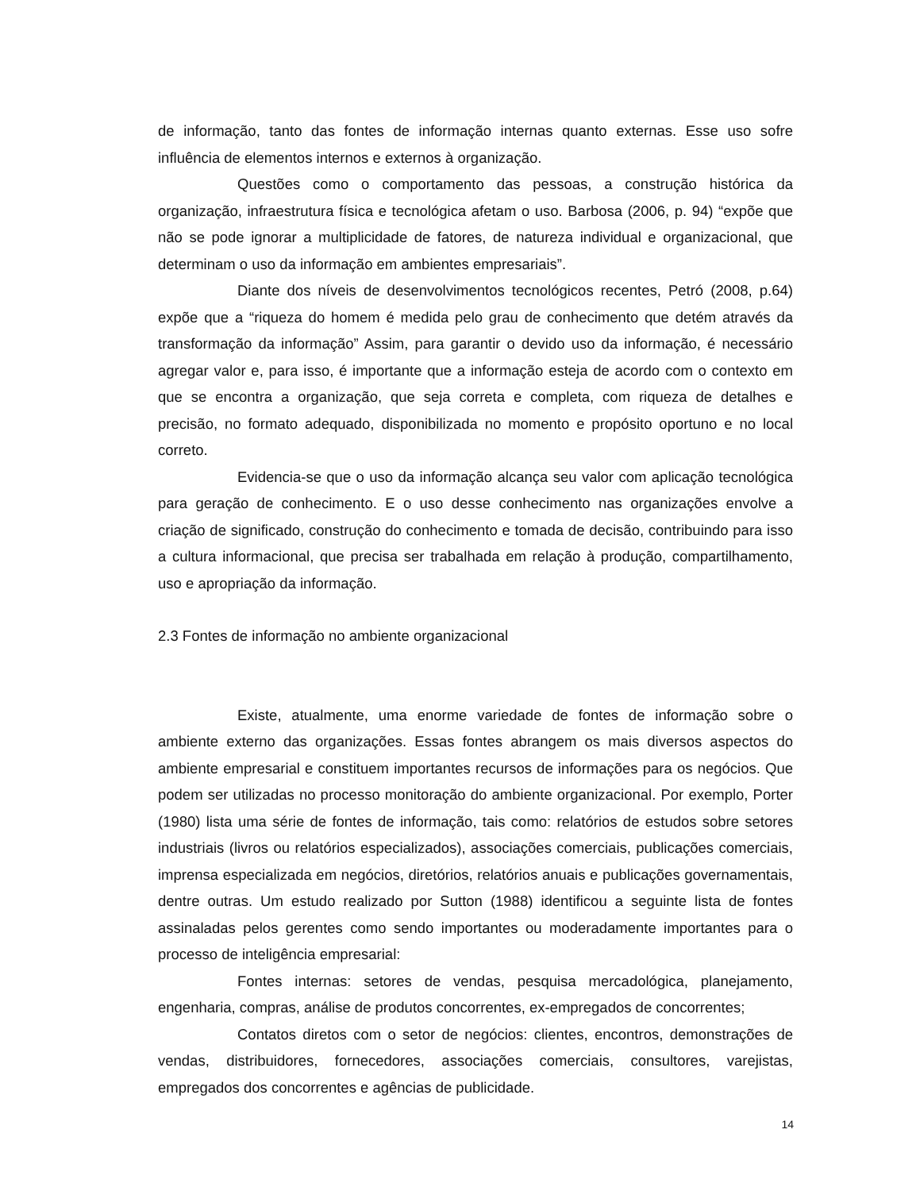de informação, tanto das fontes de informação internas quanto externas. Esse uso sofre influência de elementos internos e externos à organização.
Questões como o comportamento das pessoas, a construção histórica da organização, infraestrutura física e tecnológica afetam o uso. Barbosa (2006, p. 94) “expõe que não se pode ignorar a multiplicidade de fatores, de natureza individual e organizacional, que determinam o uso da informação em ambientes empresariais”.
Diante dos níveis de desenvolvimentos tecnológicos recentes, Petró (2008, p.64) expõe que a “riqueza do homem é medida pelo grau de conhecimento que detém através da transformação da informação” Assim, para garantir o devido uso da informação, é necessário agregar valor e, para isso, é importante que a informação esteja de acordo com o contexto em que se encontra a organização, que seja correta e completa, com riqueza de detalhes e precisão, no formato adequado, disponibilizada no momento e propósito oportuno e no local correto.
Evidencia-se que o uso da informação alcança seu valor com aplicação tecnológica para geração de conhecimento. E o uso desse conhecimento nas organizações envolve a criação de significado, construção do conhecimento e tomada de decisão, contribuindo para isso a cultura informacional, que precisa ser trabalhada em relação à produção, compartilhamento, uso e apropriação da informação.
2.3 Fontes de informação no ambiente organizacional
Existe, atualmente, uma enorme variedade de fontes de informação sobre o ambiente externo das organizações. Essas fontes abrangem os mais diversos aspectos do ambiente empresarial e constituem importantes recursos de informações para os negócios. Que podem ser utilizadas no processo monitoração do ambiente organizacional. Por exemplo, Porter (1980) lista uma série de fontes de informação, tais como: relatórios de estudos sobre setores industriais (livros ou relatórios especializados), associações comerciais, publicações comerciais, imprensa especializada em negócios, diretórios, relatórios anuais e publicações governamentais, dentre outras. Um estudo realizado por Sutton (1988) identificou a seguinte lista de fontes assinaladas pelos gerentes como sendo importantes ou moderadamente importantes para o processo de inteligência empresarial:
Fontes internas: setores de vendas, pesquisa mercadológica, planejamento, engenharia, compras, análise de produtos concorrentes, ex-empregados de concorrentes;
Contatos diretos com o setor de negócios: clientes, encontros, demonstrações de vendas, distribuidores, fornecedores, associações comerciais, consultores, varejistas, empregados dos concorrentes e agências de publicidade.
14